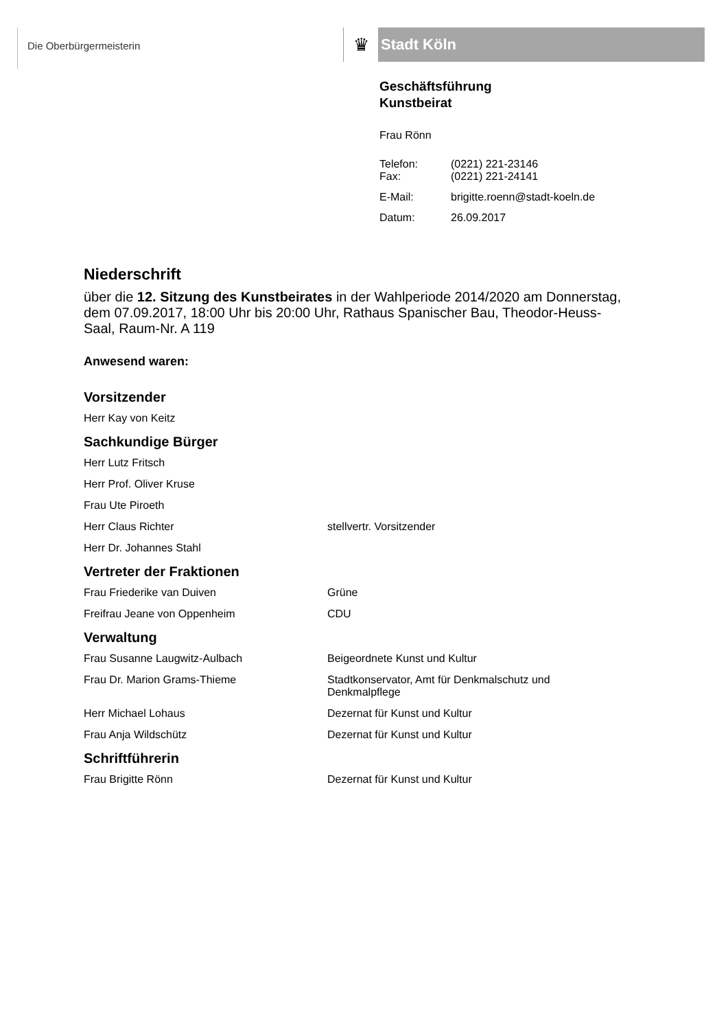Die Oberbürgermeisterin
♛
Stadt Köln
Geschäftsführung
Kunstbeirat
Frau Rönn
Telefon: (0221) 221-23146
Fax: (0221) 221-24141
E-Mail: brigitte.roenn@stadt-koeln.de
Datum: 26.09.2017
Niederschrift
über die 12. Sitzung des Kunstbeirates in der Wahlperiode 2014/2020 am Donnerstag, dem 07.09.2017, 18:00 Uhr bis 20:00 Uhr, Rathaus Spanischer Bau, Theodor-Heuss-Saal, Raum-Nr. A 119
Anwesend waren:
Vorsitzender
Herr Kay von Keitz
Sachkundige Bürger
Herr Lutz Fritsch
Herr Prof. Oliver Kruse
Frau Ute Piroeth
Herr Claus Richter stellvertr. Vorsitzender
Herr Dr. Johannes Stahl
Vertreter der Fraktionen
Frau Friederike van Duiven Grüne
Freifrau Jeane von Oppenheim CDU
Verwaltung
Frau Susanne Laugwitz-Aulbach Beigeordnete Kunst und Kultur
Frau Dr. Marion Grams-Thieme Stadtkonservator, Amt für Denkmalschutz und
Denkmalpflege
Herr Michael Lohaus Dezernat für Kunst und Kultur
Frau Anja Wildschütz Dezernat für Kunst und Kultur
Schriftführerin
Frau Brigitte Rönn Dezernat für Kunst und Kultur